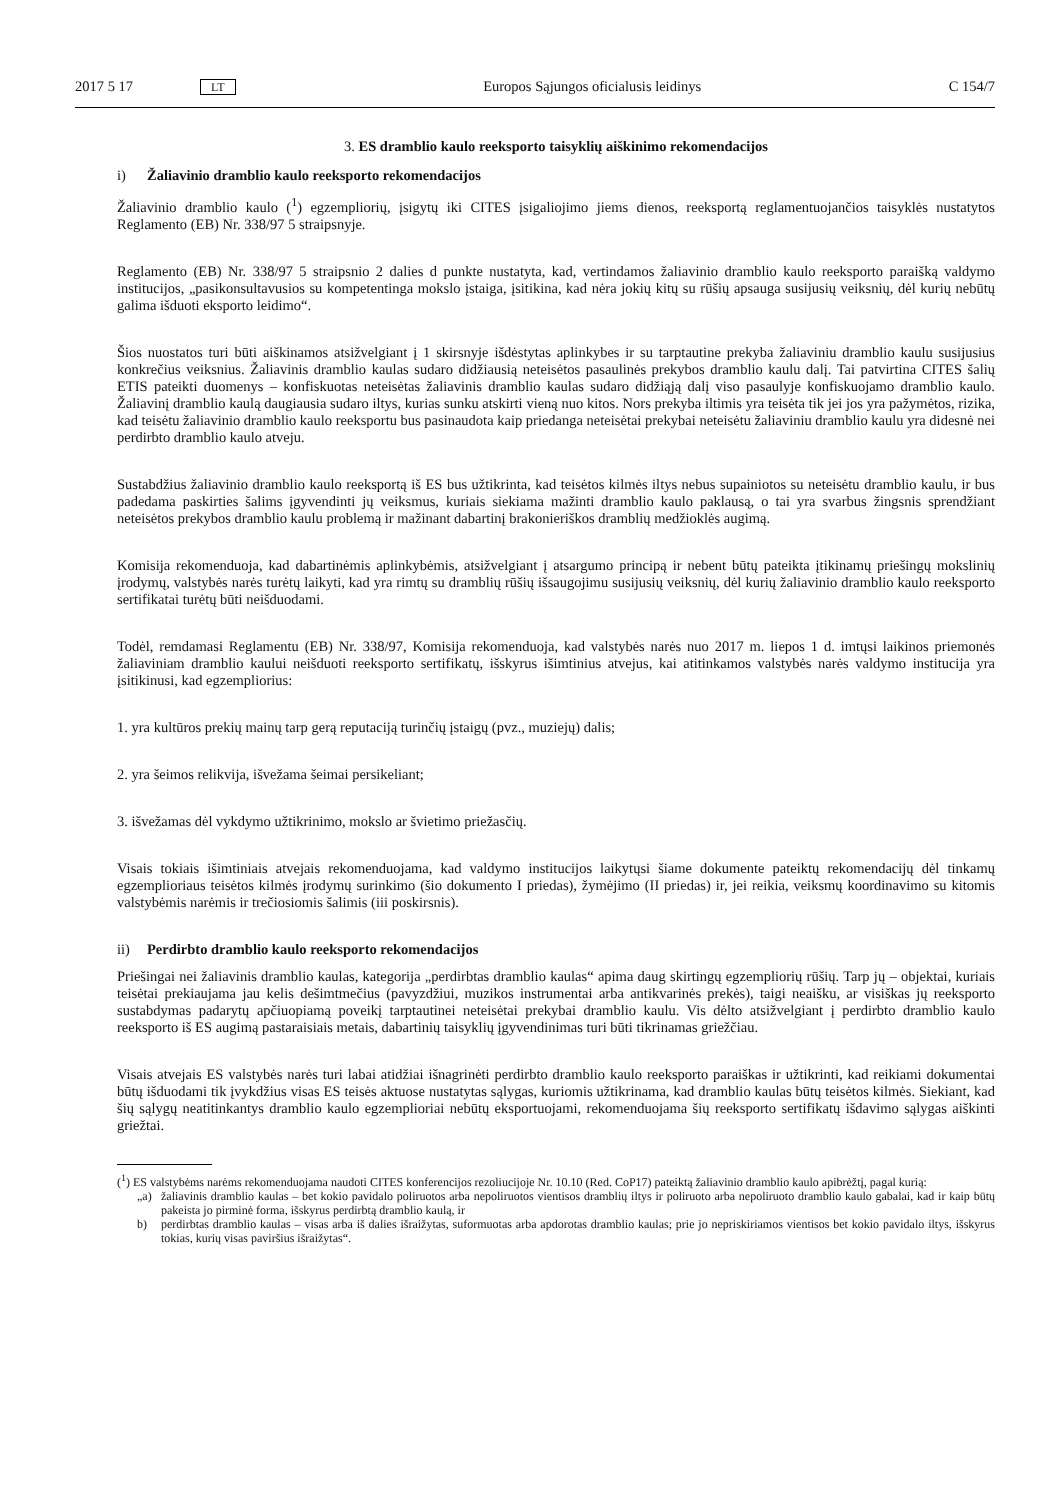2017 5 17 LT Europos Sąjungos oficialusis leidinys C 154/7
3. ES dramblio kaulo reeksporto taisyklių aiškinimo rekomendacijos
i) Žaliavinio dramblio kaulo reeksporto rekomendacijos
Žaliavinio dramblio kaulo (<sup>1</sup>) egzempliorių, įsigytų iki CITES įsigaliojimo jiems dienos, reeksportą reglamentuojančios taisyklės nustatytos Reglamento (EB) Nr. 338/97 5 straipsnyje.
Reglamento (EB) Nr. 338/97 5 straipsnio 2 dalies d punkte nustatyta, kad, vertindamos žaliavinio dramblio kaulo reeksporto paraišką valdymo institucijos, „pasikonsultavusios su kompetentinga mokslo įstaiga, įsitikina, kad nėra jokių kitų su rūšių apsauga susijusių veiksnių, dėl kurių nebūtų galima išduoti eksporto leidimo“.
Šios nuostatos turi būti aiškinamos atsižvelgiant į 1 skirsnyje išdėstytas aplinkybes ir su tarptautine prekyba žaliaviniu dramblio kaulu susijusius konkrečius veiksnius. Žaliavinis dramblio kaulas sudaro didžiausią neteisėtos pasaulinės prekybos dramblio kaulu dalį. Tai patvirtina CITES šalių ETIS pateikti duomenys – konfiskuotas neteisėtas žaliavinis dramblio kaulas sudaro didžiąją dalį viso pasaulyje konfiskuojamo dramblio kaulo. Žaliavinį dramblio kaulą daugiausia sudaro iltys, kurias sunku atskirti vieną nuo kitos. Nors prekyba iltimis yra teisėta tik jei jos yra pažymėtos, rizika, kad teisėtu žaliavinio dramblio kaulo reeksportu bus pasinaudota kaip priedanga neteisėtai prekybai neteisėtu žaliaviniu dramblio kaulu yra didesnė nei perdirbto dramblio kaulo atveju.
Sustabdžius žaliavinio dramblio kaulo reeksportą iš ES bus užtikrinta, kad teisėtos kilmės iltys nebus supainiotos su neteisėtu dramblio kaulu, ir bus padedama paskirties šalims įgyvendinti jų veiksmus, kuriais siekiama mažinti dramblio kaulo paklausą, o tai yra svarbus žingsnis sprendžiant neteisėtos prekybos dramblio kaulu problemą ir mažinant dabartinį brakonieriškos dramblių medžioklės augimą.
Komisija rekomenduoja, kad dabartinėmis aplinkybėmis, atsižvelgiant į atsargumo principą ir nebent būtų pateikta įtikinamų priešingų mokslinių įrodymų, valstybės narės turėtų laikyti, kad yra rimtų su dramblių rūšių išsaugojimu susijusių veiksnių, dėl kurių žaliavinio dramblio kaulo reeksporto sertifikatai turėtų būti neišduodami.
Todėl, remdamasi Reglamentu (EB) Nr. 338/97, Komisija rekomenduoja, kad valstybės narės nuo 2017 m. liepos 1 d. imtųsi laikinos priemonės žaliaviniam dramblio kaului neišduoti reeksporto sertifikatų, išskyrus išimtinius atvejus, kai atitinkamos valstybės narės valdymo institucija yra įsitikinusi, kad egzempliorius:
1. yra kultūros prekių mainų tarp gerą reputaciją turinčių įstaigų (pvz., muziejų) dalis;
2. yra šeimos relikvija, išvežama šeimai persikeliant;
3. išvežamas dėl vykdymo užtikrinimo, mokslo ar švietimo priežasčių.
Visais tokiais išimtiniais atvejais rekomenduojama, kad valdymo institucijos laikytųsi šiame dokumente pateiktų rekomendacijų dėl tinkamų egzemplioriaus teisėtos kilmės įrodymų surinkimo (šio dokumento I priedas), žymėjimo (II priedas) ir, jei reikia, veiksmų koordinavimo su kitomis valstybėmis narėmis ir trečiosiomis šalimis (iii poskirsnis).
ii) Perdirbto dramblio kaulo reeksporto rekomendacijos
Priešingai nei žaliavinis dramblio kaulas, kategorija „perdirbtas dramblio kaulas“ apima daug skirtingų egzempliorių rūšių. Tarp jų – objektai, kuriais teisėtai prekiaujama jau kelis dešimtmečius (pavyzdžiui, muzikos instrumentai arba antikvarinės prekės), taigi neaišku, ar visiškas jų reeksporto sustabdymas padarytų apčiuopiamą poveikį tarptautinei neteisėtai prekybai dramblio kaulu. Vis dėlto atsižvelgiant į perdirbto dramblio kaulo reeksporto iš ES augimą pastaraisiais metais, dabartinių taisyklių įgyvendinimas turi būti tikrinamas griežčiau.
Visais atvejais ES valstybės narės turi labai atidžiai išnagrinėti perdirbto dramblio kaulo reeksporto paraiškas ir užtikrinti, kad reikiami dokumentai būtų išduodami tik įvykdžius visas ES teisės aktuose nustatytas sąlygas, kuriomis užtikrinama, kad dramblio kaulas būtų teisėtos kilmės. Siekiant, kad šių sąlygų neatitinkantys dramblio kaulo egzemplioriai nebūtų eksportuojami, rekomenduojama šių reeksporto sertifikatų išdavimo sąlygas aiškinti griežtai.
(<sup>1</sup>) ES valstybėms narėms rekomenduojama naudoti CITES konferencijos rezoliucijoje Nr. 10.10 (Red. CoP17) pateiktą žaliavinio dramblio kaulo apibrėžtį, pagal kurią:
„a) žaliavinis dramblio kaulas – bet kokio pavidalo poliruotos arba nepoliruotos vientisos dramblių iltys ir poliruoto arba nepoliruoto dramblio kaulo gabalai, kad ir kaip būtų pakeista jo pirminė forma, išskyrus perdirbtą dramblio kaulą, ir
b) perdirbtas dramblio kaulas – visas arba iš dalies išraižytas, suformuotas arba apdorotas dramblio kaulas; prie jo nepriskiriamos vientisos bet kokio pavidalo iltys, išskyrus tokias, kurių visas paviršius išraižytas“.